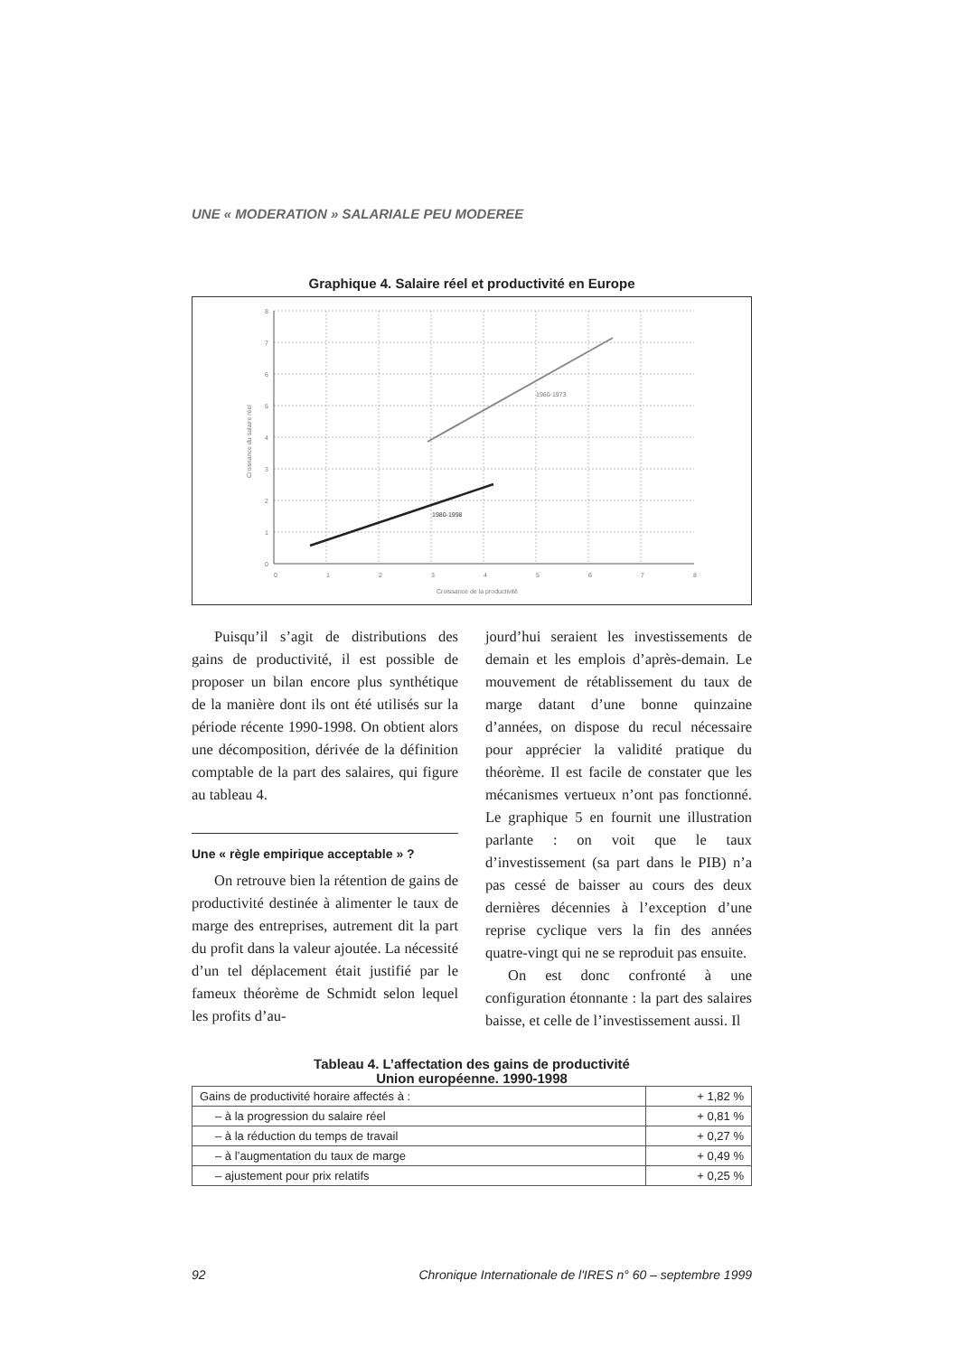UNE « MODERATION » SALARIALE PEU MODEREE
Graphique 4. Salaire réel et productivité en Europe
1960-1973
1980-1998
0
1
2
3
4
5
6
7
8
Croissance de la productivité
0
1
2
3
4
5
6
7
8
Croissance du salaire réel
Puisqu’il s’agit de distributions des gains de productivité, il est possible de proposer un bilan encore plus synthétique de la manière dont ils ont été utilisés sur la période récente 1990-1998. On obtient alors une décomposition, dérivée de la définition comptable de la part des salaires, qui figure au tableau 4.
Une « règle empirique acceptable » ?
On retrouve bien la rétention de gains de productivité destinée à alimenter le taux de marge des entreprises, autrement dit la part du profit dans la valeur ajoutée. La nécessité d’un tel déplacement était justifié par le fameux théorème de Schmidt selon lequel les profits d’au-
jourd’hui seraient les investissements de demain et les emplois d’après-demain. Le mouvement de rétablissement du taux de marge datant d’une bonne quinzaine d’années, on dispose du recul nécessaire pour apprécier la validité pratique du théorème. Il est facile de constater que les mécanismes vertueux n’ont pas fonctionné. Le graphique 5 en fournit une illustration parlante : on voit que le taux d’investissement (sa part dans le PIB) n’a pas cessé de baisser au cours des deux dernières décennies à l’exception d’une reprise cyclique vers la fin des années quatre-vingt qui ne se reproduit pas ensuite.
On est donc confronté à une configuration étonnante : la part des salaires baisse, et celle de l’investissement aussi. Il
Tableau 4. L’affectation des gains de productivité
Union européenne. 1990-1998
| Gains de productivité horaire affectés à : | + 1,82 % |
| – à la progression du salaire réel | + 0,81 % |
| – à la réduction du temps de travail | + 0,27 % |
| – à l’augmentation du taux de marge | + 0,49 % |
| – ajustement pour prix relatifs | + 0,25 % |
92 Chronique Internationale de l'IRES n° 60 – septembre 1999